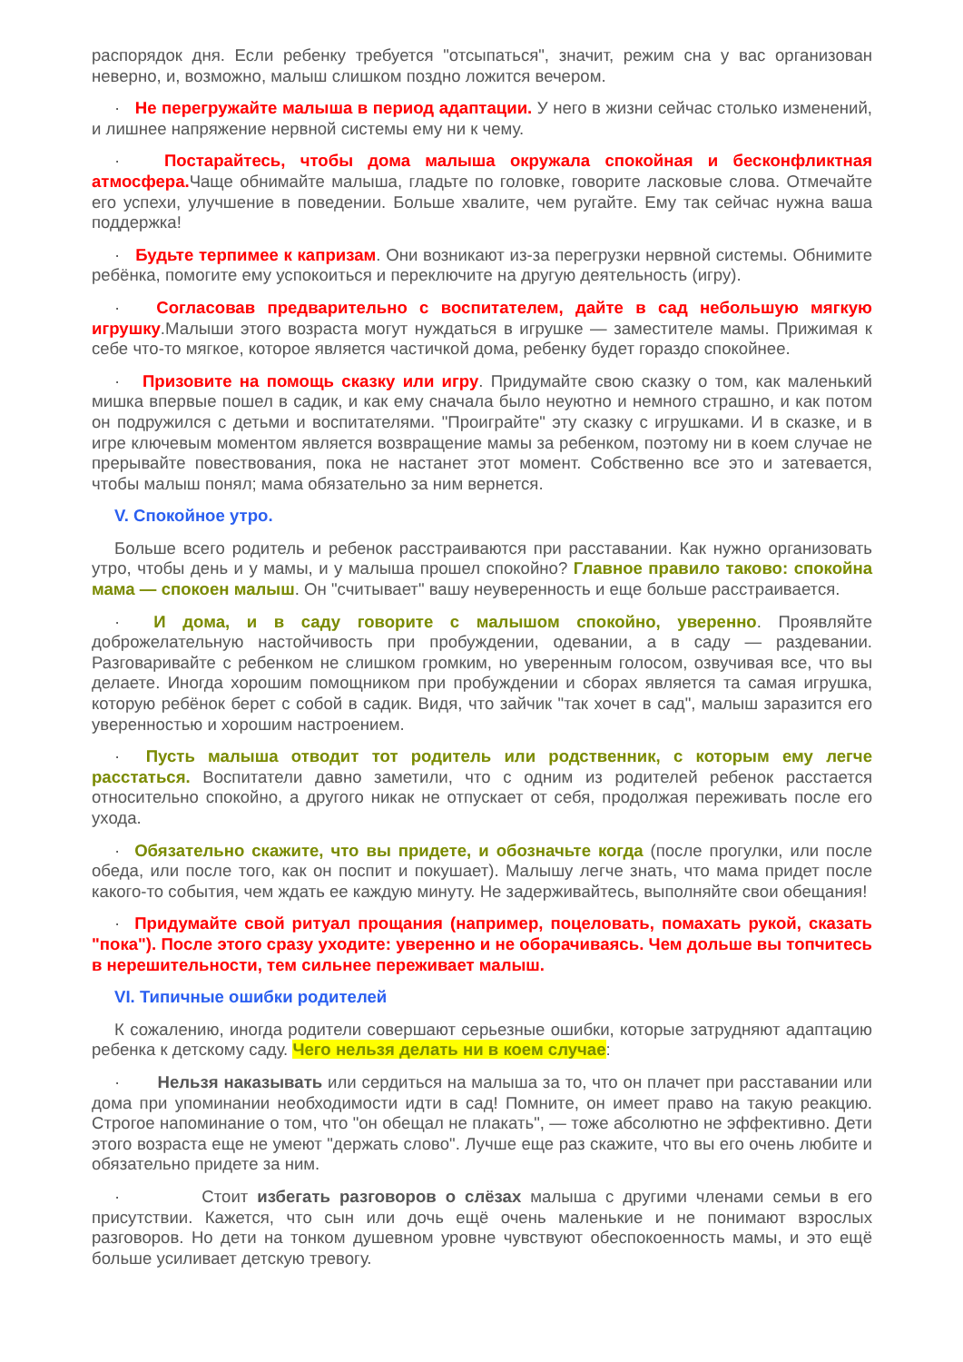распорядок дня. Если ребенку требуется "отсыпаться", значит, режим сна у вас организован неверно, и, возможно, малыш слишком поздно ложится вечером.
· Не перегружайте малыша в период адаптации. У него в жизни сейчас столько изменений, и лишнее напряжение нервной системы ему ни к чему.
· Постарайтесь, чтобы дома малыша окружала спокойная и бесконфликтная атмосфера. Чаще обнимайте малыша, гладьте по головке, говорите ласковые слова. Отмечайте его успехи, улучшение в поведении. Больше хвалите, чем ругайте. Ему так сейчас нужна ваша поддержка!
· Будьте терпимее к капризам. Они возникают из-за перегрузки нервной системы. Обнимите ребёнка, помогите ему успокоиться и переключите на другую деятельность (игру).
· Согласовав предварительно с воспитателем, дайте в сад небольшую мягкую игрушку.Малыши этого возраста могут нуждаться в игрушке — заместителе мамы. Прижимая к себе что-то мягкое, которое является частичкой дома, ребенку будет гораздо спокойнее.
· Призовите на помощь сказку или игру. Придумайте свою сказку о том, как маленький мишка впервые пошел в садик, и как ему сначала было неуютно и немного страшно, и как потом он подружился с детьми и воспитателями. "Проиграйте" эту сказку с игрушками. И в сказке, и в игре ключевым моментом является возвращение мамы за ребенком, поэтому ни в коем случае не прерывайте повествования, пока не настанет этот момент. Собственно все это и затевается, чтобы малыш понял; мама обязательно за ним вернется.
V. Спокойное утро.
Больше всего родитель и ребенок расстраиваются при расставании. Как нужно организовать утро, чтобы день и у мамы, и у малыша прошел спокойно? Главное правило таково: спокойна мама — спокоен малыш. Он "считывает" вашу неуверенность и еще больше расстраивается.
· И дома, и в саду говорите с малышом спокойно, уверенно. Проявляйте доброжелательную настойчивость при пробуждении, одевании, а в саду — раздевании. Разговаривайте с ребенком не слишком громким, но уверенным голосом, озвучивая все, что вы делаете. Иногда хорошим помощником при пробуждении и сборах является та самая игрушка, которую ребёнок берет с собой в садик. Видя, что зайчик "так хочет в сад", малыш заразится его уверенностью и хорошим настроением.
· Пусть малыша отводит тот родитель или родственник, с которым ему легче расстаться. Воспитатели давно заметили, что с одним из родителей ребенок расстается относительно спокойно, а другого никак не отпускает от себя, продолжая переживать после его ухода.
· Обязательно скажите, что вы придете, и обозначьте когда (после прогулки, или после обеда, или после того, как он поспит и покушает). Малышу легче знать, что мама придет после какого-то события, чем ждать ее каждую минуту. Не задерживайтесь, выполняйте свои обещания!
· Придумайте свой ритуал прощания (например, поцеловать, помахать рукой, сказать "пока"). После этого сразу уходите: уверенно и не оборачиваясь. Чем дольше вы топчитесь в нерешительности, тем сильнее переживает малыш.
VI. Типичные ошибки родителей
К сожалению, иногда родители совершают серьезные ошибки, которые затрудняют адаптацию ребенка к детскому саду. Чего нельзя делать ни в коем случае:
· Нельзя наказывать или сердиться на малыша за то, что он плачет при расставании или дома при упоминании необходимости идти в сад! Помните, он имеет право на такую реакцию. Строгое напоминание о том, что "он обещал не плакать", — тоже абсолютно не эффективно. Дети этого возраста еще не умеют "держать слово". Лучше еще раз скажите, что вы его очень любите и обязательно придете за ним.
· Стоит избегать разговоров о слёзах малыша с другими членами семьи в его присутствии. Кажется, что сын или дочь ещё очень маленькие и не понимают взрослых разговоров. Но дети на тонком душевном уровне чувствуют обеспокоенность мамы, и это ещё больше усиливает детскую тревогу.